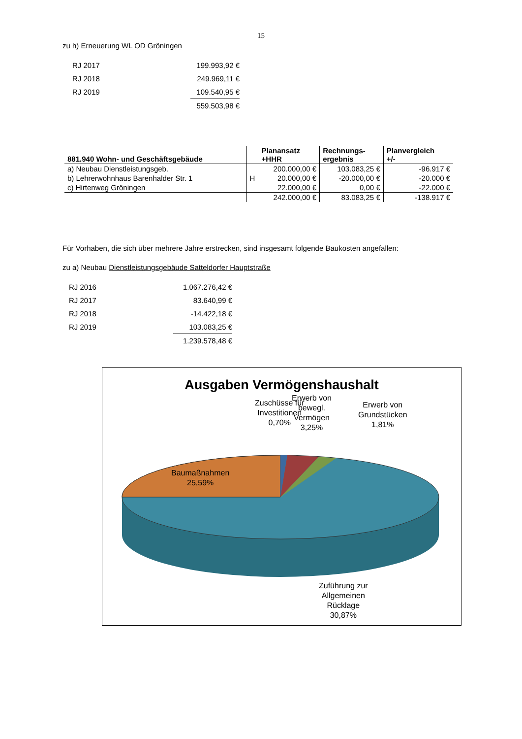15
zu h) Erneuerung WL OD Gröningen
| RJ 2017 | 199.993,92 € |
| RJ 2018 | 249.969,11 € |
| RJ 2019 | 109.540,95 € |
| | 559.503,98 € |
| 881.940 Wohn- und Geschäftsgebäude | Planansatz +HHR | Rechnungs- ergebnis | Planvergleich +/- |
| --- | --- | --- | --- |
| a) Neubau Dienstleistungsgeb. | 200.000,00 € | 103.083,25 € | -96.917 € |
| b) Lehrerwohnhaus Barenhalder Str. 1 | H 20.000,00 € | -20.000,00 € | -20.000 € |
| c) Hirtenweg Gröningen | 22.000,00 € | 0,00 € | -22.000 € |
| | 242.000,00 € | 83.083,25 € | -138.917 € |
Für Vorhaben, die sich über mehrere Jahre erstrecken, sind insgesamt folgende Baukosten angefallen:
zu a) Neubau Dienstleistungsgebäude Satteldorfer Hauptstraße
| RJ 2016 | 1.067.276,42 € |
| RJ 2017 | 83.640,99 € |
| RJ 2018 | -14.422,18 € |
| RJ 2019 | 103.083,25 € |
| | 1.239.578,48 € |
Ausgaben Vermögenshaushalt
Zuschüsse für
Investitionen
0,70%
Erwerb von
bewegl.
Vermögen
3,25%
Erwerb von
Grundstücken
1,81%
Baumaßnahmen
25,59%
Zuführung zur
Allgemeinen
Rücklage
30,87%